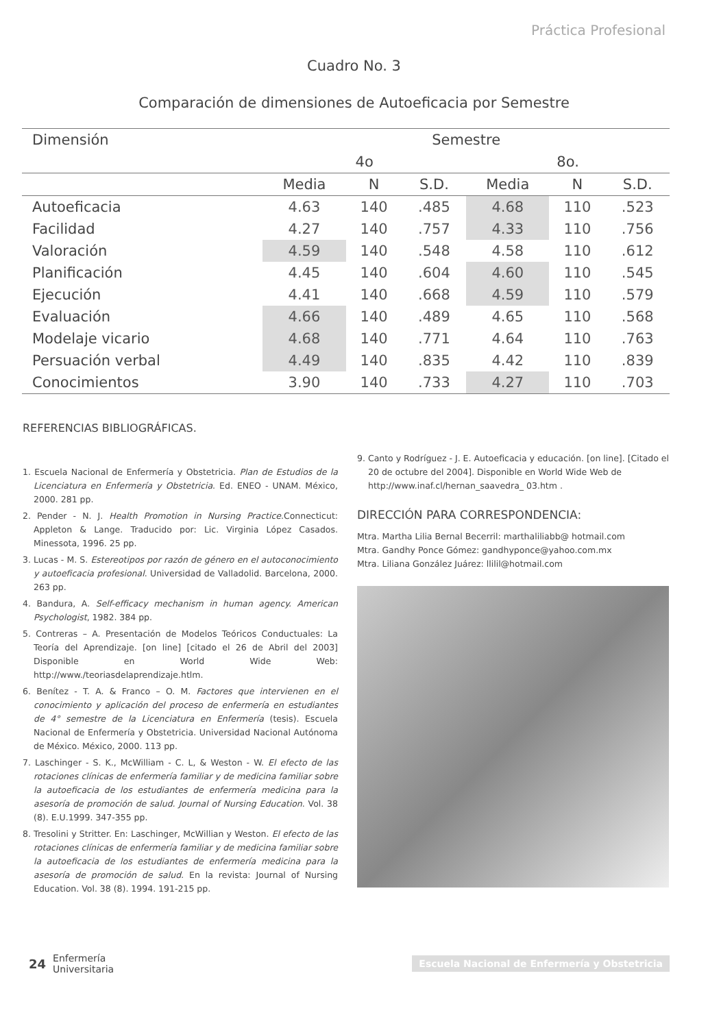Práctica Profesional
Cuadro No. 3
Comparación de dimensiones de Autoeficacia por Semestre
| Dimensión | Semestre | | | | | |
| --- | --- | --- | --- | --- | --- | --- |
| | 4o | | | 8o. | | |
| | Media | N | S.D. | Media | N | S.D. |
| Autoeficacia | 4.63 | 140 | .485 | 4.68 | 110 | .523 |
| Facilidad | 4.27 | 140 | .757 | 4.33 | 110 | .756 |
| Valoración | 4.59 | 140 | .548 | 4.58 | 110 | .612 |
| Planificación | 4.45 | 140 | .604 | 4.60 | 110 | .545 |
| Ejecución | 4.41 | 140 | .668 | 4.59 | 110 | .579 |
| Evaluación | 4.66 | 140 | .489 | 4.65 | 110 | .568 |
| Modelaje vicario | 4.68 | 140 | .771 | 4.64 | 110 | .763 |
| Persuación verbal | 4.49 | 140 | .835 | 4.42 | 110 | .839 |
| Conocimientos | 3.90 | 140 | .733 | 4.27 | 110 | .703 |
REFERENCIAS BIBLIOGRÁFICAS.
1. Escuela Nacional de Enfermería y Obstetricia. Plan de Estudios de la Licenciatura en Enfermería y Obstetricia. Ed. ENEO - UNAM. México, 2000. 281 pp.
2. Pender - N. J. Health Promotion in Nursing Practice.Connecticut: Appleton & Lange. Traducido por: Lic. Virginia López Casados. Minessota, 1996. 25 pp.
3. Lucas - M. S. Estereotipos por razón de género en el autoconocimiento y autoeficacia profesional. Universidad de Valladolid. Barcelona, 2000. 263 pp.
4. Bandura, A. Self-efficacy mechanism in human agency. American Psychologist, 1982. 384 pp.
5. Contreras – A. Presentación de Modelos Teóricos Conductuales: La Teoría del Aprendizaje. [on line] [citado el 26 de Abril del 2003] Disponible en World Wide Web: http://www./teoriasdelaprendizaje.htlm.
6. Benítez - T. A. & Franco – O. M. Factores que intervienen en el conocimiento y aplicación del proceso de enfermería en estudiantes de 4° semestre de la Licenciatura en Enfermería (tesis). Escuela Nacional de Enfermería y Obstetricia. Universidad Nacional Autónoma de México. México, 2000. 113 pp.
7. Laschinger - S. K., McWilliam - C. L, & Weston - W. El efecto de las rotaciones clínicas de enfermería familiar y de medicina familiar sobre la autoeficacia de los estudiantes de enfermería medicina para la asesoría de promoción de salud. Journal of Nursing Education. Vol. 38 (8). E.U.1999. 347-355 pp.
8. Tresolini y Stritter. En: Laschinger, McWillian y Weston. El efecto de las rotaciones clínicas de enfermería familiar y de medicina familiar sobre la autoeficacia de los estudiantes de enfermería medicina para la asesoría de promoción de salud. En la revista: Journal of Nursing Education. Vol. 38 (8). 1994. 191-215 pp.
9. Canto y Rodríguez - J. E. Autoeficacia y educación. [on line]. [Citado el 20 de octubre del 2004]. Disponible en World Wide Web de http://www.inaf.cl/hernan_saavedra_ 03.htm .
DIRECCIÓN PARA CORRESPONDENCIA:
Mtra. Martha Lilia Bernal Becerril: marthaliliabb@ hotmail.com
Mtra. Gandhy Ponce Gómez: gandhyponce@yahoo.com.mx
Mtra. Liliana González Juárez: llilil@hotmail.com
24 Enfermería
Universitaria Escuela Nacional de Enfermería y Obstetricia